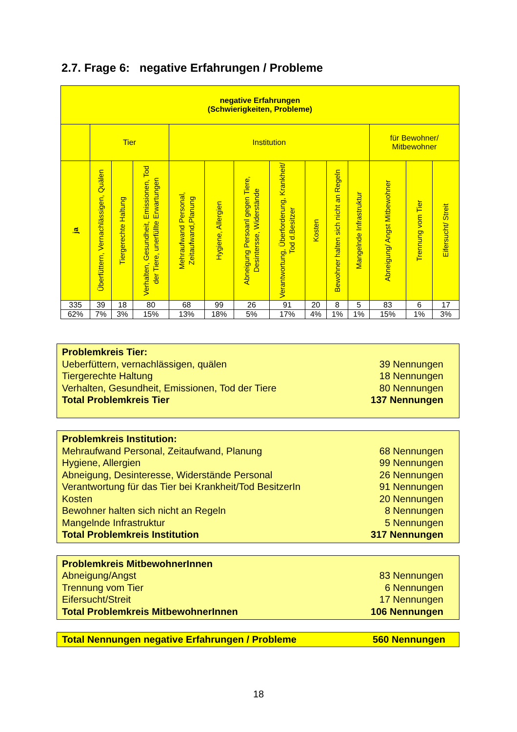2.7. Frage 6: negative Erfahrungen / Probleme
| negative Erfahrungen (Schwierigkeiten, Probleme) | | | | | | | | | | | | | |
| --- | --- | --- | --- | --- | --- | --- | --- | --- | --- | --- | --- | --- | --- |
| | Tier | | | Institution | | | | | | | für Bewohner/ Mitbewohner | | |
| ja | Überfüttern, Vernachlässigen, Quälen | Tiergerechte Haltung | Verhalten, Gesundheit, Emissionen, Tod der Tiere, unerfüllte Erwartungen | Mehraufwand Personal, Zeitaufwand,Planung | Hygiene, Allergien | Abneigung Persoanl gegen Tiere, Desintersse, Widerstände | Verantwortung, Überforderung, Krankheit/ Tod d.Besitzer | Kosten | Bewohner halten sich nicht an Regeln | Mangelnde Infrastruktur | Abneigung/ Angst Mitbewohner | Trennung vom Tier | Eifersucht/ Streit |
| 335 | 39 | 18 | 80 | 68 | 99 | 26 | 91 | 20 | 8 | 5 | 83 | 6 | 17 |
| 62% | 7% | 3% | 15% | 13% | 18% | 5% | 17% | 4% | 1% | 1% | 15% | 1% | 3% |
Problemkreis Tier:
Ueberfüttern, vernachlässigen, quälen 39 Nennungen
Tiergerechte Haltung 18 Nennungen
Verhalten, Gesundheit, Emissionen, Tod der Tiere 80 Nennungen
Total Problemkreis Tier 137 Nennungen
Problemkreis Institution:
Mehraufwand Personal, Zeitaufwand, Planung 68 Nennungen
Hygiene, Allergien 99 Nennungen
Abneigung, Desinteresse, Widerstände Personal 26 Nennungen
Verantwortung für das Tier bei Krankheit/Tod BesitzerIn 91 Nennungen
Kosten 20 Nennungen
Bewohner halten sich nicht an Regeln 8 Nennungen
Mangelnde Infrastruktur 5 Nennungen
Total Problemkreis Institution 317 Nennungen
Problemkreis MitbewohnerInnen
Abneigung/Angst 83 Nennungen
Trennung vom Tier 6 Nennungen
Eifersucht/Streit 17 Nennungen
Total Problemkreis MitbewohnerInnen 106 Nennungen
Total Nennungen negative Erfahrungen / Probleme 560 Nennungen
18